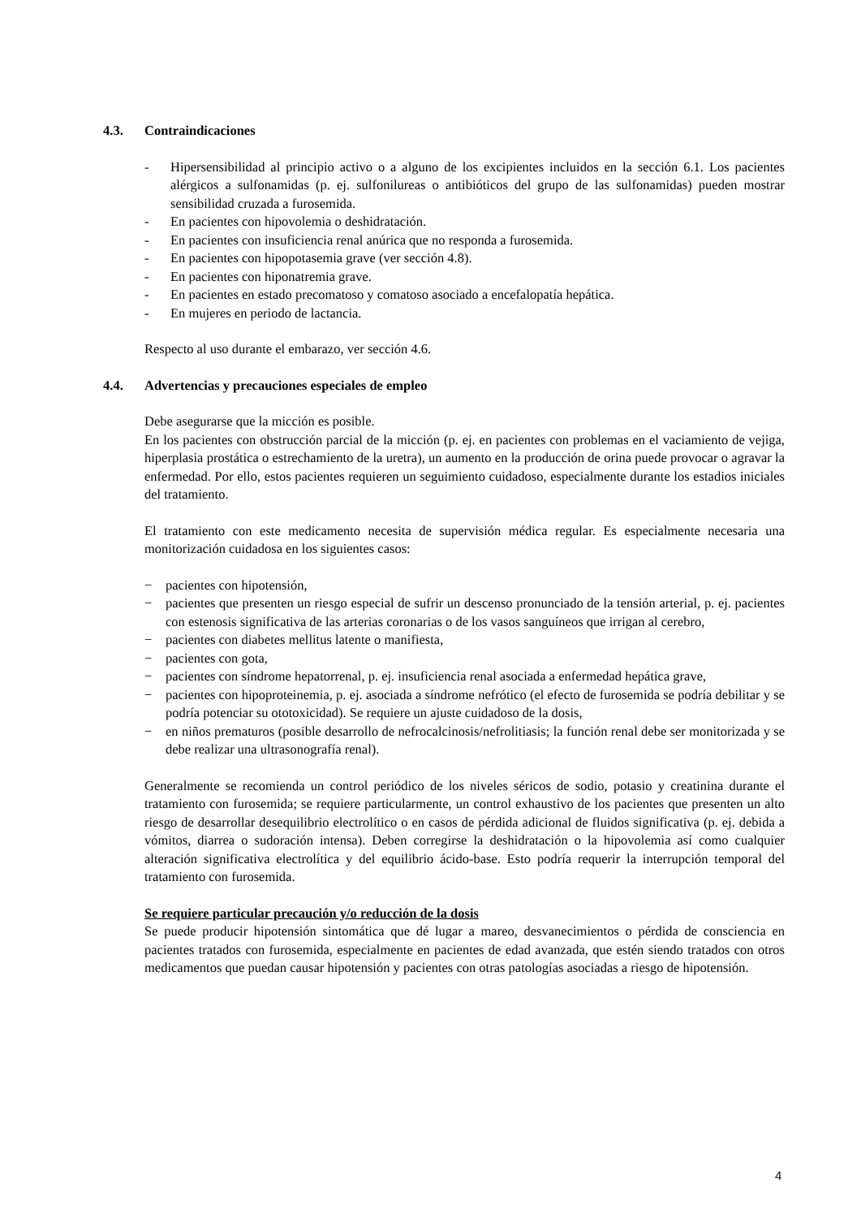4.3. Contraindicaciones
- Hipersensibilidad al principio activo o a alguno de los excipientes incluidos en la sección 6.1. Los pacientes alérgicos a sulfonamidas (p. ej. sulfonilureas o antibióticos del grupo de las sulfonamidas) pueden mostrar sensibilidad cruzada a furosemida.
- En pacientes con hipovolemia o deshidratación.
- En pacientes con insuficiencia renal anúrica que no responda a furosemida.
- En pacientes con hipopotasemia grave (ver sección 4.8).
- En pacientes con hiponatremia grave.
- En pacientes en estado precomatoso y comatoso asociado a encefalopatía hepática.
- En mujeres en periodo de lactancia.
Respecto al uso durante el embarazo, ver sección 4.6.
4.4. Advertencias y precauciones especiales de empleo
Debe asegurarse que la micción es posible.
En los pacientes con obstrucción parcial de la micción (p. ej. en pacientes con problemas en el vaciamiento de vejiga, hiperplasia prostática o estrechamiento de la uretra), un aumento en la producción de orina puede provocar o agravar la enfermedad. Por ello, estos pacientes requieren un seguimiento cuidadoso, especialmente durante los estadios iniciales del tratamiento.
El tratamiento con este medicamento necesita de supervisión médica regular. Es especialmente necesaria una monitorización cuidadosa en los siguientes casos:
− pacientes con hipotensión,
− pacientes que presenten un riesgo especial de sufrir un descenso pronunciado de la tensión arterial, p. ej. pacientes con estenosis significativa de las arterias coronarias o de los vasos sanguíneos que irrigan al cerebro,
− pacientes con diabetes mellitus latente o manifiesta,
− pacientes con gota,
− pacientes con síndrome hepatorrenal, p. ej. insuficiencia renal asociada a enfermedad hepática grave,
− pacientes con hipoproteinemia, p. ej. asociada a síndrome nefrótico (el efecto de furosemida se podría debilitar y se podría potenciar su ototoxicidad). Se requiere un ajuste cuidadoso de la dosis,
− en niños prematuros (posible desarrollo de nefrocalcinosis/nefrolitiasis; la función renal debe ser monitorizada y se debe realizar una ultrasonografía renal).
Generalmente se recomienda un control periódico de los niveles séricos de sodio, potasio y creatinina durante el tratamiento con furosemida; se requiere particularmente, un control exhaustivo de los pacientes que presenten un alto riesgo de desarrollar desequilibrio electrolítico o en casos de pérdida adicional de fluidos significativa (p. ej. debida a vómitos, diarrea o sudoración intensa). Deben corregirse la deshidratación o la hipovolemia así como cualquier alteración significativa electrolítica y del equilibrio ácido-base. Esto podría requerir la interrupción temporal del tratamiento con furosemida.
Se requiere particular precaución y/o reducción de la dosis
Se puede producir hipotensión sintomática que dé lugar a mareo, desvanecimientos o pérdida de consciencia en pacientes tratados con furosemida, especialmente en pacientes de edad avanzada, que estén siendo tratados con otros medicamentos que puedan causar hipotensión y pacientes con otras patologías asociadas a riesgo de hipotensión.
4